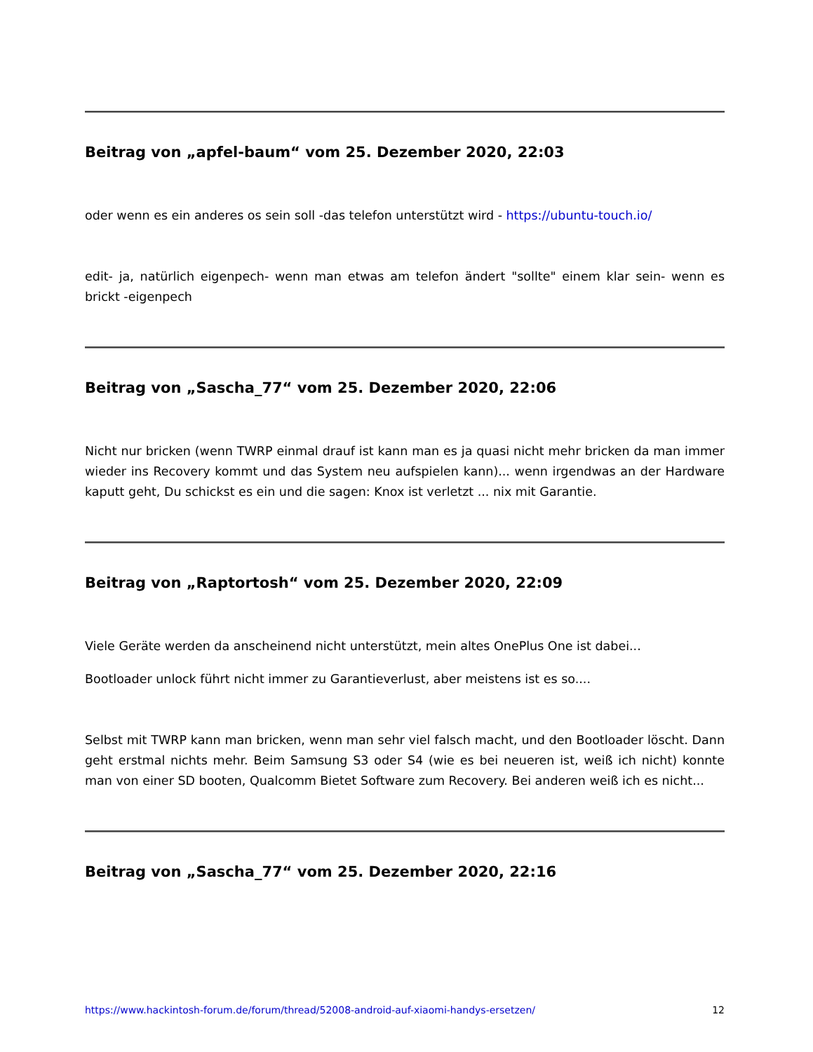Beitrag von „apfel-baum“ vom 25. Dezember 2020, 22:03
oder wenn es ein anderes os sein soll -das telefon unterstützt wird - https://ubuntu-touch.io/
edit- ja, natürlich eigenpech- wenn man etwas am telefon ändert "sollte" einem klar sein- wenn es brickt -eigenpech
Beitrag von „Sascha_77“ vom 25. Dezember 2020, 22:06
Nicht nur bricken (wenn TWRP einmal drauf ist kann man es ja quasi nicht mehr bricken da man immer wieder ins Recovery kommt und das System neu aufspielen kann)... wenn irgendwas an der Hardware kaputt geht, Du schickst es ein und die sagen: Knox ist verletzt ... nix mit Garantie.
Beitrag von „Raptortosh“ vom 25. Dezember 2020, 22:09
Viele Geräte werden da anscheinend nicht unterstützt, mein altes OnePlus One ist dabei...
Bootloader unlock führt nicht immer zu Garantieverlust, aber meistens ist es so....
Selbst mit TWRP kann man bricken, wenn man sehr viel falsch macht, und den Bootloader löscht. Dann geht erstmal nichts mehr. Beim Samsung S3 oder S4 (wie es bei neueren ist, weiß ich nicht) konnte man von einer SD booten, Qualcomm Bietet Software zum Recovery. Bei anderen weiß ich es nicht...
Beitrag von „Sascha_77“ vom 25. Dezember 2020, 22:16
https://www.hackintosh-forum.de/forum/thread/52008-android-auf-xiaomi-handys-ersetzen/ 12